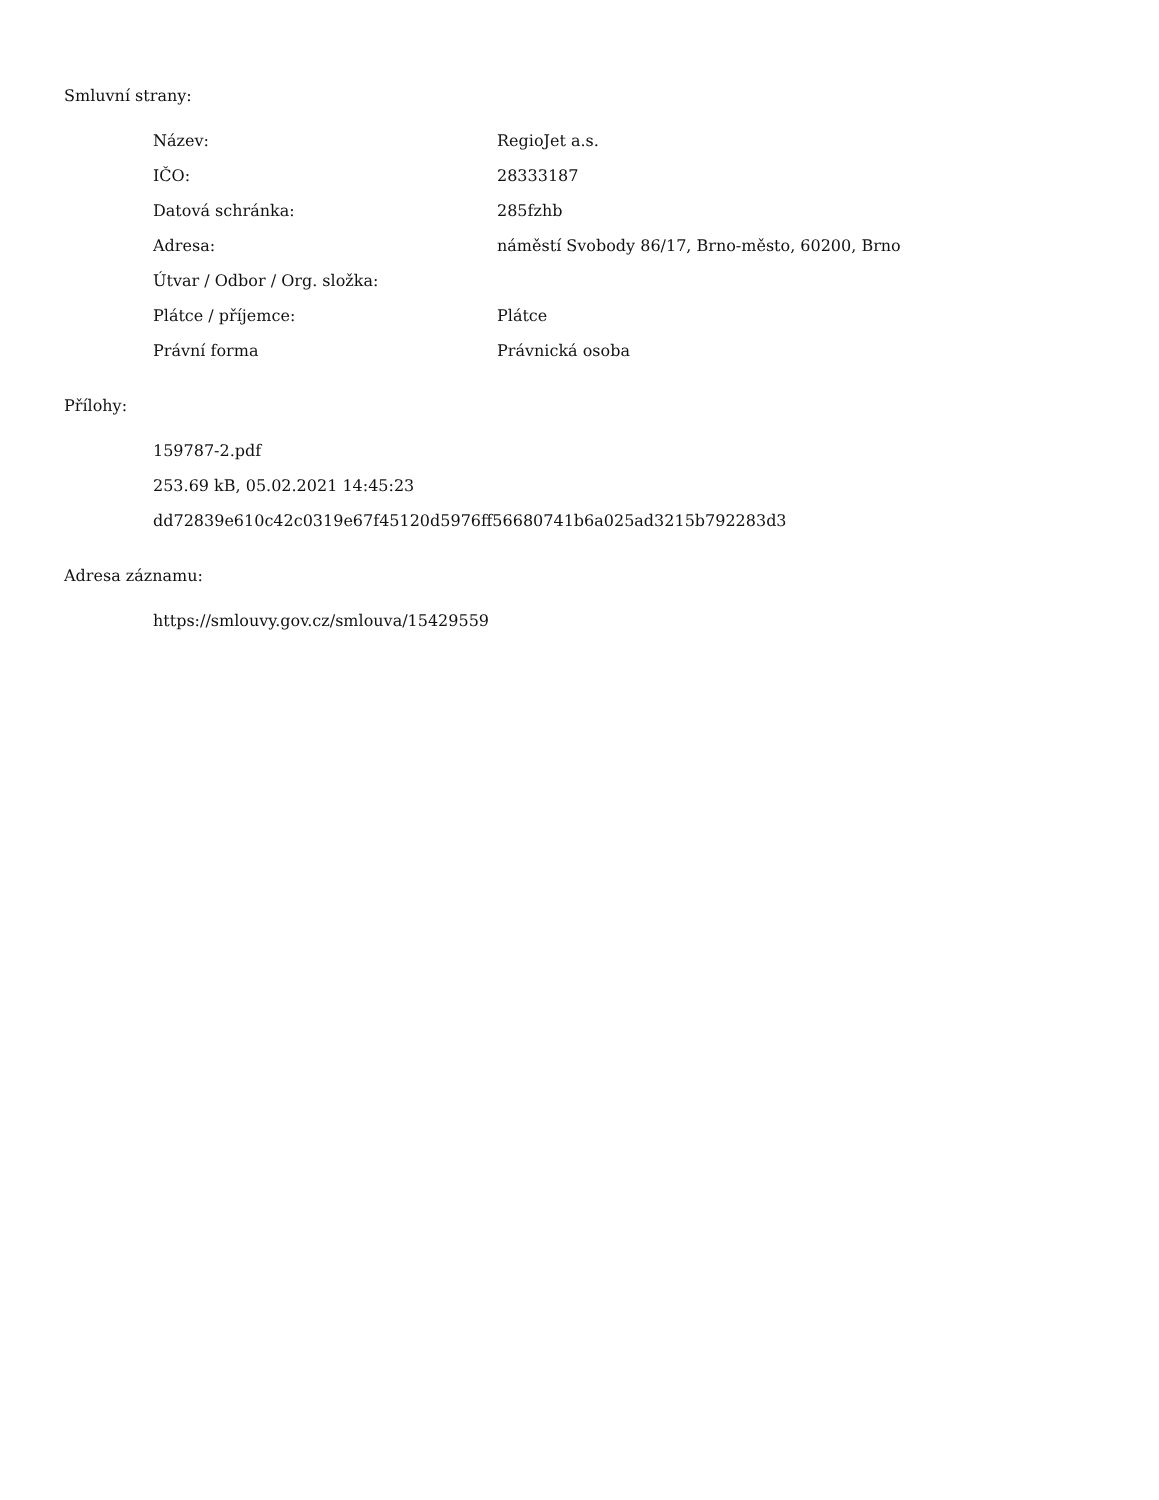Smluvní strany:
| Název: | RegioJet a.s. |
| IČO: | 28333187 |
| Datová schránka: | 285fzhb |
| Adresa: | náměstí Svobody 86/17, Brno-město, 60200, Brno |
| Útvar / Odbor / Org. složka: | |
| Plátce / příjemce: | Plátce |
| Právní forma | Právnická osoba |
Přílohy:
| 159787-2.pdf |
| 253.69 kB, 05.02.2021 14:45:23 |
| dd72839e610c42c0319e67f45120d5976ff56680741b6a025ad3215b792283d3 |
Adresa záznamu:
| https://smlouvy.gov.cz/smlouva/15429559 |